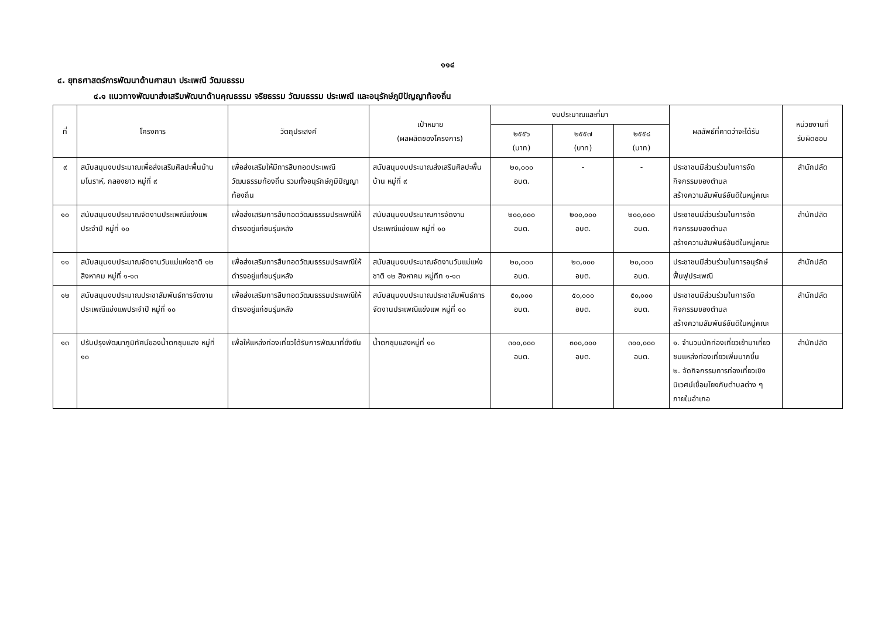๑๑๔
๔. ยุทธศาสตร์การพัฒนาด้านศาสนา ประเพณี วัฒนธรรม
๔.๑ แนวทางพัฒนาส่งเสริมพัฒนาด้านคุณธรรม จริยธรรม วัฒนธรรม ประเพณี และอนุรักษ์ภูมิปัญญาท้องถิ่น
| ที่ | โครงการ | วัตถุประสงค์ | เป้าหมาย (ผลผลิตของโครงการ) | งบประมาณและที่มา | | | ผลลัพธ์ที่คาดว่าจะได้รับ | หน่วยงานที่ รับผิดชอบ |
| --- | --- | --- | --- | --- | --- | --- | --- | --- |
| | | | | ๒๕๕๖ (บาท) | ๒๕๕๗ (บาท) | ๒๕๕๘ (บาท) | | |
| ๙ | สนับสนุนงบประมาณเพื่อส่งเสริมศิลปะพื้นบ้านมโนราห์, กลองยาว หมู่ที่ ๙ | เพื่อส่งเสริมให้มีการสืบทอดประเพณีวัฒนธรรมท้องถิ่น รวมทั้งอนุรักษ์ภูมิปัญญาท้องถิ่น | สนับสนุนงบประมาณส่งเสริมศิลปะพื้นบ้าน หมู่ที่ ๙ | ๒๐,๐๐๐ อบต. | - | - | ประชาชนมีส่วนร่วมในการจัดกิจกรรมของตำบล สร้างความสัมพันธ์อันดีในหมู่คณะ | สำนักปลัด |
| ๑๐ | สนับสนุนงบประมาณจัดงานประเพณีแข่งแพประจำปี หมู่ที่ ๑๐ | เพื่อส่งเสริมการสืบทอดวัฒนธรรมประเพณีให้ดำรงอยู่แก่ชนรุ่นหลัง | สนับสนุนงบประมาณการจัดงานประเพณีแข่งแพ หมู่ที่ ๑๐ | ๒๐๐,๐๐๐ อบต. | ๒๐๐,๐๐๐ อบต. | ๒๐๐,๐๐๐ อบต. | ประชาชนมีส่วนร่วมในการจัดกิจกรรมของตำบล สร้างความสัมพันธ์อันดีในหมู่คณะ | สำนักปลัด |
| ๑๑ | สนับสนุนงบประมาณจัดงานวันแม่แห่งชาติ ๑๒ สิงหาคม หมู่ที่ ๑-๑๓ | เพื่อส่งเสริมการสืบทอดวัฒนธรรมประเพณีให้ดำรงอยู่แก่ชนรุ่นหลัง | สนับสนุนงบประมาณจัดงานวันแม่แห่งชาติ ๑๒ สิงหาคม หมู่ทีท ๑-๑๓ | ๒๐,๐๐๐ อบต. | ๒๐,๐๐๐ อบต. | ๒๐,๐๐๐ อบต. | ประชาชนมีส่วนร่วมในการอนุรักษ์ฟื้นฟูประเพณี | สำนักปลัด |
| ๑๒ | สนับสนุนงบประมาณประชาสัมพันธ์การจัดงานประเพณีแข่งแพประจำปี หมู่ที่ ๑๐ | เพื่อส่งเสริมการสืบทอดวัฒนธรรมประเพณีให้ดำรงอยู่แก่ชนรุ่นหลัง | สนับสนุนงบประมาณประชาสัมพันธ์การจัดงานประเพณีแข่งแพ หมู่ที่ ๑๐ | ๕๐,๐๐๐ อบต. | ๕๐,๐๐๐ อบต. | ๕๐,๐๐๐ อบต. | ประชาชนมีส่วนร่วมในการจัดกิจกรรมของตำบล สร้างความสัมพันธ์อันดีในหมู่คณะ | สำนักปลัด |
| ๑๓ | ปรับปรุงพัฒนาภูมิทัศน์ของน้ำตกชุมแสง หมู่ที่ ๑๐ | เพื่อให้แหล่งท่องเที่ยวได้รับการพัฒนาที่ยั่งยืน | น้ำตกชุมแสงหมู่ที่ ๑๐ | ๓๐๐,๐๐๐ อบต. | ๓๐๐,๐๐๐ อบต. | ๓๐๐,๐๐๐ อบต. | ๑. จำนวนนักท่องเที่ยวเข้ามาเที่ยวชมแหล่งท่องเที่ยวเพิ่มมากขึ้น ๒. จัดกิจกรรมการท่องเที่ยวเชิงนิเวศน์เชื่อมโยงกับตำบลต่าง ๆ ภายในอำเภอ | สำนักปลัด |